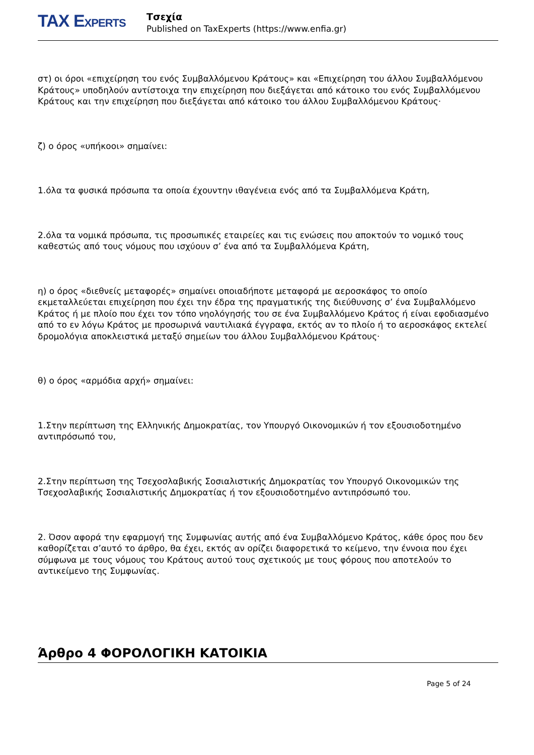TAX EXPERTS
Τσεχία
Published on TaxExperts (https://www.enfia.gr)
στ) οι όροι «επιχείρηση του ενός Συμβαλλόμενου Κράτους» και «Επιχείρηση του άλλου Συμβαλλόμενου Κράτους» υποδηλούν αντίστοιχα την επιχείρηση που διεξάγεται από κάτοικο του ενός Συμβαλλόμενου Κράτους και την επιχείρηση που διεξάγεται από κάτοικο του άλλου Συμβαλλόμενου Κράτους·
ζ) ο όρος «υπήκοοι» σημαίνει:
1.όλα τα φυσικά πρόσωπα τα οποία έχουντην ιθαγένεια ενός από τα Συμβαλλόμενα Κράτη,
2.όλα τα νομικά πρόσωπα, τις προσωπικές εταιρείες και τις ενώσεις που αποκτούν το νομικό τους καθεστώς από τους νόμους που ισχύουν σ’ ένα από τα Συμβαλλόμενα Κράτη,
η) ο όρος «διεθνείς μεταφορές» σημαίνει οποιαδήποτε μεταφορά με αεροσκάφος το οποίο εκμεταλλεύεται επιχείρηση που έχει την έδρα της πραγματικής της διεύθυνσης σ’ ένα Συμβαλλόμενο Κράτος ή με πλοίο που έχει τον τόπο νηολόγησής του σε ένα Συμβαλλόμενο Κράτος ή είναι εφοδιασμένο από το εν λόγω Κράτος με προσωρινά ναυτιλιακά έγγραφα, εκτός αν το πλοίο ή το αεροσκάφος εκτελεί δρομολόγια αποκλειστικά μεταξύ σημείων του άλλου Συμβαλλόμενου Κράτους·
θ) ο όρος «αρμόδια αρχή» σημαίνει:
1.Στην περίπτωση της Ελληνικής Δημοκρατίας, τον Υπουργό Οικονομικών ή τον εξουσιοδοτημένο αντιπρόσωπό του,
2.Στην περίπτωση της Τσεχοσλαβικής Σοσιαλιστικής Δημοκρατίας τον Υπουργό Οικονομικών της Τσεχοσλαβικής Σοσιαλιστικής Δημοκρατίας ή τον εξουσιοδοτημένο αντιπρόσωπό του.
2. Όσον αφορά την εφαρμογή της Συμφωνίας αυτής από ένα Συμβαλλόμενο Κράτος, κάθε όρος που δεν καθορίζεται σ’αυτό το άρθρο, θα έχει, εκτός αν ορίζει διαφορετικά το κείμενο, την έννοια που έχει σύμφωνα με τους νόμους του Κράτους αυτού τους σχετικούς με τους φόρους που αποτελούν το αντικείμενο της Συμφωνίας.
Άρθρο 4 ΦΟΡΟΛΟΓΙΚΗ ΚΑΤΟΙΚΙΑ
Page 5 of 24